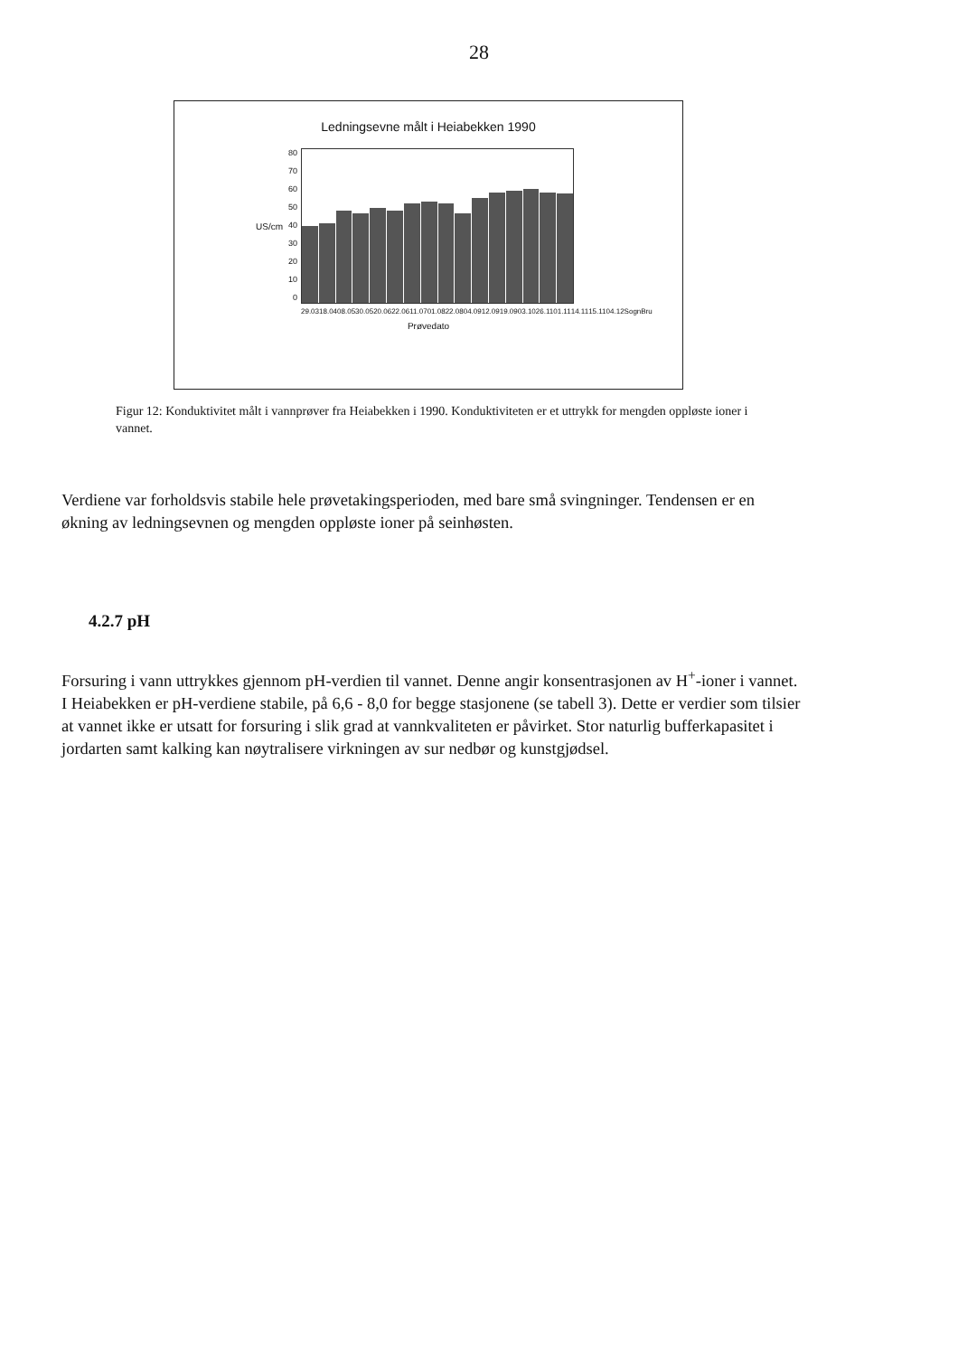28
Ledningsevne målt i Heiabekken 1990
US/cm
80
70
60
50
40
30
20
10
0
29.03 18.04 08.05 30.05 20.06 22.06 11.07 01.08 22.08 04.09 12.09 19.09 03.10 26.11 01.11 14.11 15.11 04.12 Sogn Bru
Prøvedato
Figur 12: Konduktivitet målt i vannprøver fra Heiabekken i 1990. Konduktiviteten er et uttrykk for mengden oppløste ioner i vannet.
Verdiene var forholdsvis stabile hele prøvetakingsperioden, med bare små svingninger. Tendensen er en økning av ledningsevnen og mengden oppløste ioner på seinhøsten.
4.2.7 pH
Forsuring i vann uttrykkes gjennom pH-verdien til vannet. Denne angir konsentrasjonen av H<sup>+</sup>-ioner i vannet. I Heiabekken er pH-verdiene stabile, på 6,6 - 8,0 for begge stasjonene (se tabell 3). Dette er verdier som tilsier at vannet ikke er utsatt for forsuring i slik grad at vannkvaliteten er påvirket. Stor naturlig bufferkapasitet i jordarten samt kalking kan nøytralisere virkningen av sur nedbør og kunstgjødsel.